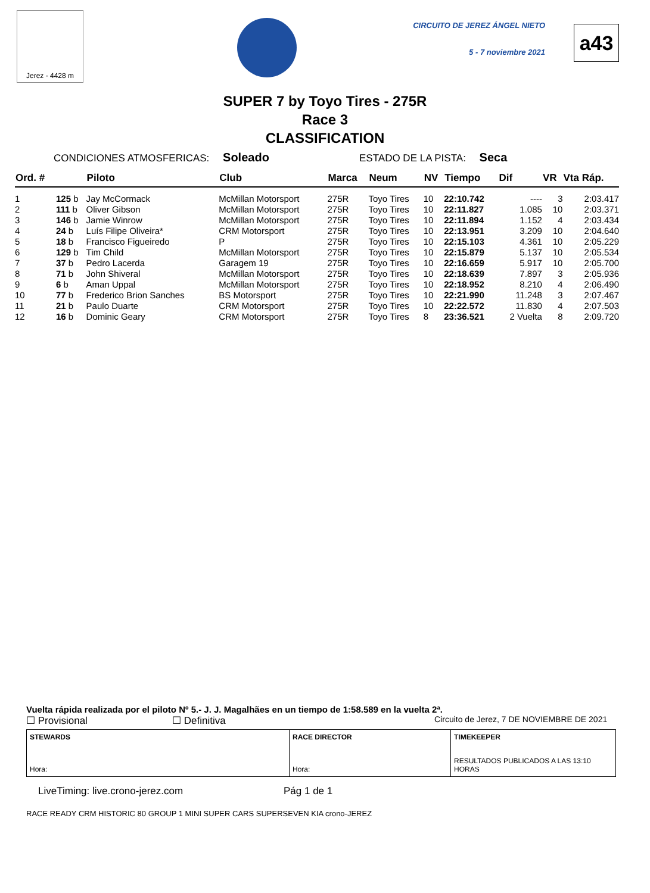Jerez - 4428 m
CIRCUITO DE JEREZ ÁNGEL NIETO
5 - 7 noviembre 2021
a43
SUPER 7 by Toyo Tires - 275R
Race 3
CLASSIFICATION
CONDICIONES ATMOSFERICAS: Soleado ESTADO DE LA PISTA: Seca
| Ord. # | | Piloto | Club | Marca | Neum | NV | Tiempo | Dif | VR | Vta Ráp. |
| --- | --- | --- | --- | --- | --- | --- | --- | --- | --- | --- |
| 1 | 125 b | Jay McCormack | McMillan Motorsport | 275R | Toyo Tires | 10 | 22:10.742 | ---- | 3 | 2:03.417 |
| 2 | 111 b | Oliver Gibson | McMillan Motorsport | 275R | Toyo Tires | 10 | 22:11.827 | 1.085 | 10 | 2:03.371 |
| 3 | 146 b | Jamie Winrow | McMillan Motorsport | 275R | Toyo Tires | 10 | 22:11.894 | 1.152 | 4 | 2:03.434 |
| 4 | 24 b | Luís Filipe Oliveira* | CRM Motorsport | 275R | Toyo Tires | 10 | 22:13.951 | 3.209 | 10 | 2:04.640 |
| 5 | 18 b | Francisco Figueiredo | P | 275R | Toyo Tires | 10 | 22:15.103 | 4.361 | 10 | 2:05.229 |
| 6 | 129 b | Tim Child | McMillan Motorsport | 275R | Toyo Tires | 10 | 22:15.879 | 5.137 | 10 | 2:05.534 |
| 7 | 37 b | Pedro Lacerda | Garagem 19 | 275R | Toyo Tires | 10 | 22:16.659 | 5.917 | 10 | 2:05.700 |
| 8 | 71 b | John Shiveral | McMillan Motorsport | 275R | Toyo Tires | 10 | 22:18.639 | 7.897 | 3 | 2:05.936 |
| 9 | 6 b | Aman Uppal | McMillan Motorsport | 275R | Toyo Tires | 10 | 22:18.952 | 8.210 | 4 | 2:06.490 |
| 10 | 77 b | Frederico Brion Sanches | BS Motorsport | 275R | Toyo Tires | 10 | 22:21.990 | 11.248 | 3 | 2:07.467 |
| 11 | 21 b | Paulo Duarte | CRM Motorsport | 275R | Toyo Tires | 10 | 22:22.572 | 11.830 | 4 | 2:07.503 |
| 12 | 16 b | Dominic Geary | CRM Motorsport | 275R | Toyo Tires | 8 | 23:36.521 | 2 Vuelta | 8 | 2:09.720 |
Vuelta rápida realizada por el piloto Nº 5.- J. J. Magalhães en un tiempo de 1:58.589 en la vuelta 2ª.
☐ Provisional ☐ Definitiva Circuito de Jerez, 7 DE NOVIEMBRE DE 2021
STEWARDS
Hora:
RACE DIRECTOR
Hora:
TIMEKEEPER
RESULTADOS PUBLICADOS A LAS 13:10 HORAS
LiveTiming: live.crono-jerez.com Pág 1 de 1
RACE READY CRM HISTORIC 80 GROUP 1 MINI SUPER CARS SUPERSEVEN KIA crono-JEREZ